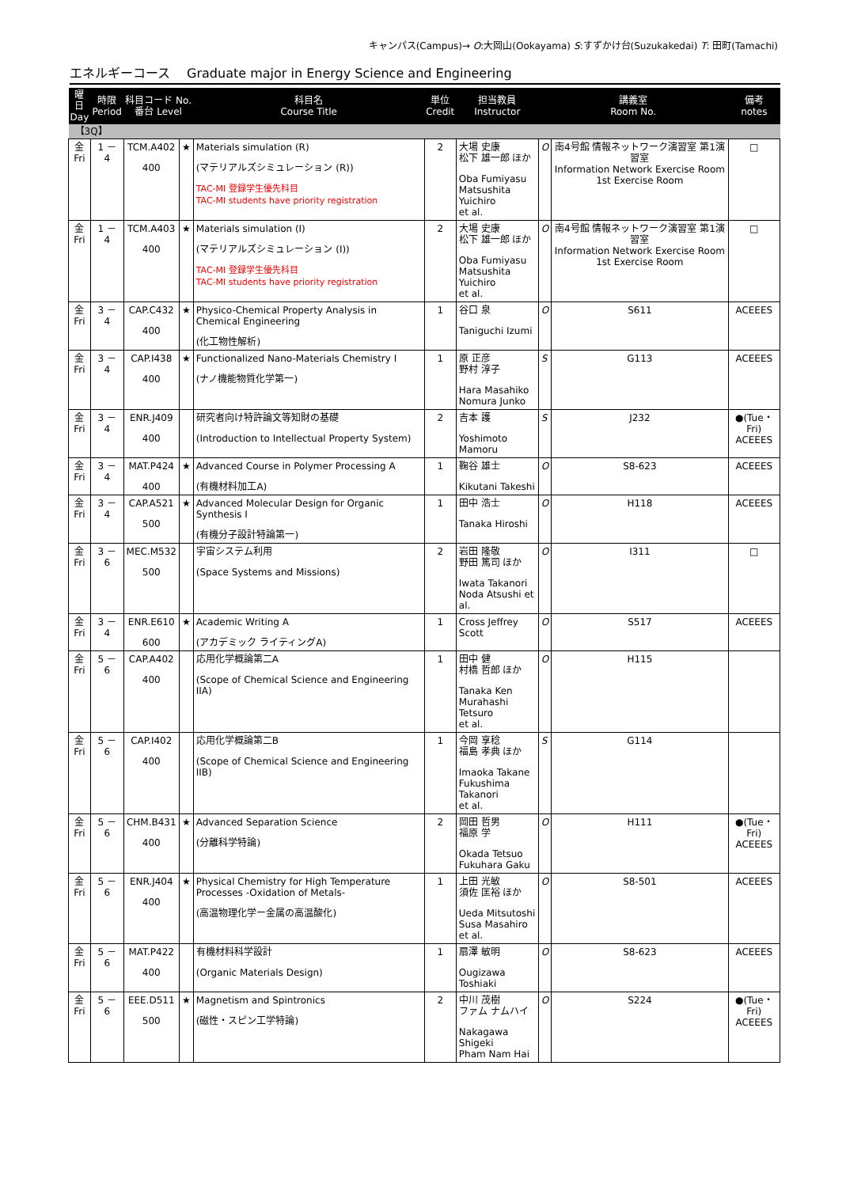キャンパス(Campus)→ O:大岡山(Ookayama) S:すずかけ台(Suzukakedai) T: 田町(Tamachi)
エネルギーコース　 Graduate major in Energy Science and Engineering
| 曜日 Day | 時限 Period | 科目コード No. 番台 Level | | 科目名 Course Title | 単位 Credit | 担当教員 Instructor | 講義室 Room No. | | 備考 notes |
| --- | --- | --- | --- | --- | --- | --- | --- | --- | --- |
| 【3Q】 | | | | | | | | | |
| 金 Fri | 1 － 4 | TCM.A402 400 | ★ | Materials simulation (R) (マテリアルズシミュレーション (R)) TAC-MI 登録学生優先科目 TAC-MI students have priority registration | 2 | 大場 史康 松下 雄一郎 ほか Oba Fumiyasu Matsushita Yuichiro et al. | O | 南4号館 情報ネットワーク演習室 第1演習室 Information Network Exercise Room 1st Exercise Room | □ |
| 金 Fri | 1 － 4 | TCM.A403 400 | ★ | Materials simulation (I) (マテリアルズシミュレーション (I)) TAC-MI 登録学生優先科目 TAC-MI students have priority registration | 2 | 大場 史康 松下 雄一郎 ほか Oba Fumiyasu Matsushita Yuichiro et al. | O | 南4号館 情報ネットワーク演習室 第1演習室 Information Network Exercise Room 1st Exercise Room | □ |
| 金 Fri | 3 － 4 | CAP.C432 400 | ★ | Physico-Chemical Property Analysis in Chemical Engineering (化工物性解析) | 1 | 谷口 泉 Taniguchi Izumi | O | S611 | ACEEES |
| 金 Fri | 3 － 4 | CAP.I438 400 | ★ | Functionalized Nano-Materials Chemistry I (ナノ機能物質化学第一) | 1 | 原 正彦 野村 淳子 Hara Masahiko Nomura Junko | S | G113 | ACEEES |
| 金 Fri | 3 － 4 | ENR.J409 400 | | 研究者向け特許論文等知財の基礎 (Introduction to Intellectual Property System) | 2 | 吉本 護 Yoshimoto Mamoru | S | J232 | ●(Tue・Fri) ACEEES |
| 金 Fri | 3 － 4 | MAT.P424 400 | ★ | Advanced Course in Polymer Processing A (有機材料加工A) | 1 | 鞠谷 雄士 Kikutani Takeshi | O | S8-623 | ACEEES |
| 金 Fri | 3 － 4 | CAP.A521 500 | ★ | Advanced Molecular Design for Organic Synthesis I (有機分子設計特論第一) | 1 | 田中 浩士 Tanaka Hiroshi | O | H118 | ACEEES |
| 金 Fri | 3 － 6 | MEC.M532 500 | | 宇宙システム利用 (Space Systems and Missions) | 2 | 岩田 隆敬 野田 篤司 ほか Iwata Takanori Noda Atsushi et al. | O | I311 | □ |
| 金 Fri | 3 － 4 | ENR.E610 600 | ★ | Academic Writing A (アカデミック ライティングA) | 1 | Cross Jeffrey Scott | O | S517 | ACEEES |
| 金 Fri | 5 － 6 | CAP.A402 400 | | 応用化学概論第二A (Scope of Chemical Science and Engineering IIA) | 1 | 田中 健 村橋 哲郎 ほか Tanaka Ken Murahashi Tetsuro et al. | O | H115 | |
| 金 Fri | 5 － 6 | CAP.I402 400 | | 応用化学概論第二B (Scope of Chemical Science and Engineering IIB) | 1 | 今岡 享稔 福島 孝典 ほか Imaoka Takane Fukushima Takanori et al. | S | G114 | |
| 金 Fri | 5 － 6 | CHM.B431 400 | ★ | Advanced Separation Science (分離科学特論) | 2 | 岡田 哲男 福原 学 Okada Tetsuo Fukuhara Gaku | O | H111 | ●(Tue・Fri) ACEEES |
| 金 Fri | 5 － 6 | ENR.J404 400 | ★ | Physical Chemistry for High Temperature Processes -Oxidation of Metals- (高温物理化学ー金属の高温酸化) | 1 | 上田 光敏 須佐 匡裕 ほか Ueda Mitsutoshi Susa Masahiro et al. | O | S8-501 | ACEEES |
| 金 Fri | 5 － 6 | MAT.P422 400 | | 有機材料科学設計 (Organic Materials Design) | 1 | 扇澤 敏明 Ougizawa Toshiaki | O | S8-623 | ACEEES |
| 金 Fri | 5 － 6 | EEE.D511 500 | ★ | Magnetism and Spintronics (磁性・スピン工学特論) | 2 | 中川 茂樹 ファム ナムハイ Nakagawa Shigeki Pham Nam Hai | O | S224 | ●(Tue・Fri) ACEEES |